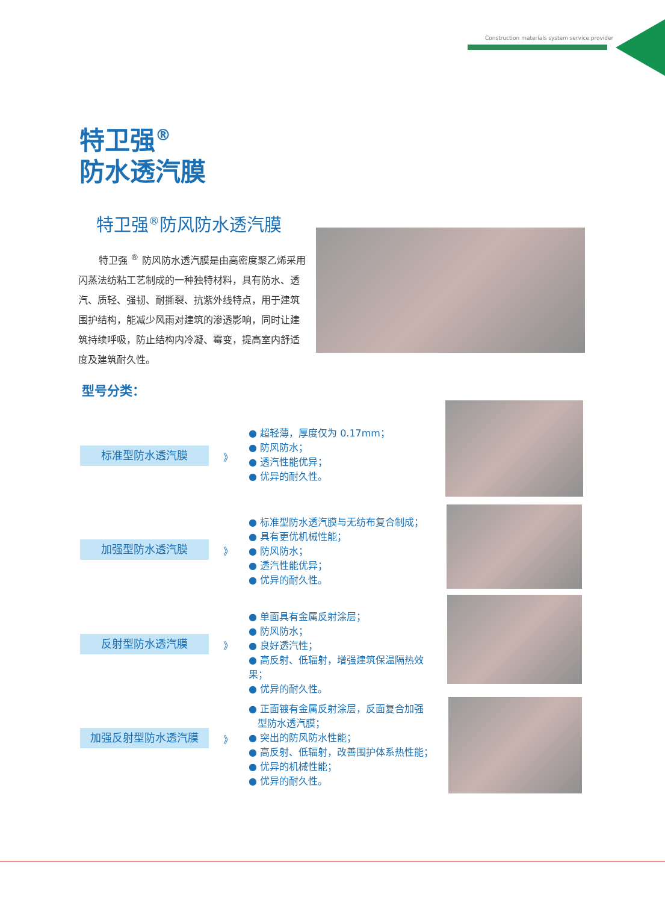Construction materials system service provider
特卫强<sup>®</sup>
防水透汽膜
特卫强<sup>®</sup>防风防水透汽膜
特卫强 <sup>®</sup> 防风防水透汽膜是由高密度聚乙烯采用闪蒸法纺粘工艺制成的一种独特材料，具有防水、透汽、质轻、强韧、耐撕裂、抗紫外线特点，用于建筑围护结构，能减少风雨对建筑的渗透影响，同时让建筑持续呼吸，防止结构内冷凝、霉变，提高室内舒适度及建筑耐久性。
型号分类：
标准型防水透汽膜 》
● 超轻薄，厚度仅为 0.17mm；
● 防风防水；
● 透汽性能优异；
● 优异的耐久性。
加强型防水透汽膜 》
● 标准型防水透汽膜与无纺布复合制成；
● 具有更优机械性能；
● 防风防水；
● 透汽性能优异；
● 优异的耐久性。
反射型防水透汽膜 》
● 单面具有金属反射涂层；
● 防风防水；
● 良好透汽性；
● 高反射、低辐射，增强建筑保温隔热效果；
● 优异的耐久性。
加强反射型防水透汽膜 》
● 正面镀有金属反射涂层，反面复合加强
型防水透汽膜；
● 突出的防风防水性能；
● 高反射、低辐射，改善围护体系热性能；
● 优异的机械性能；
● 优异的耐久性。